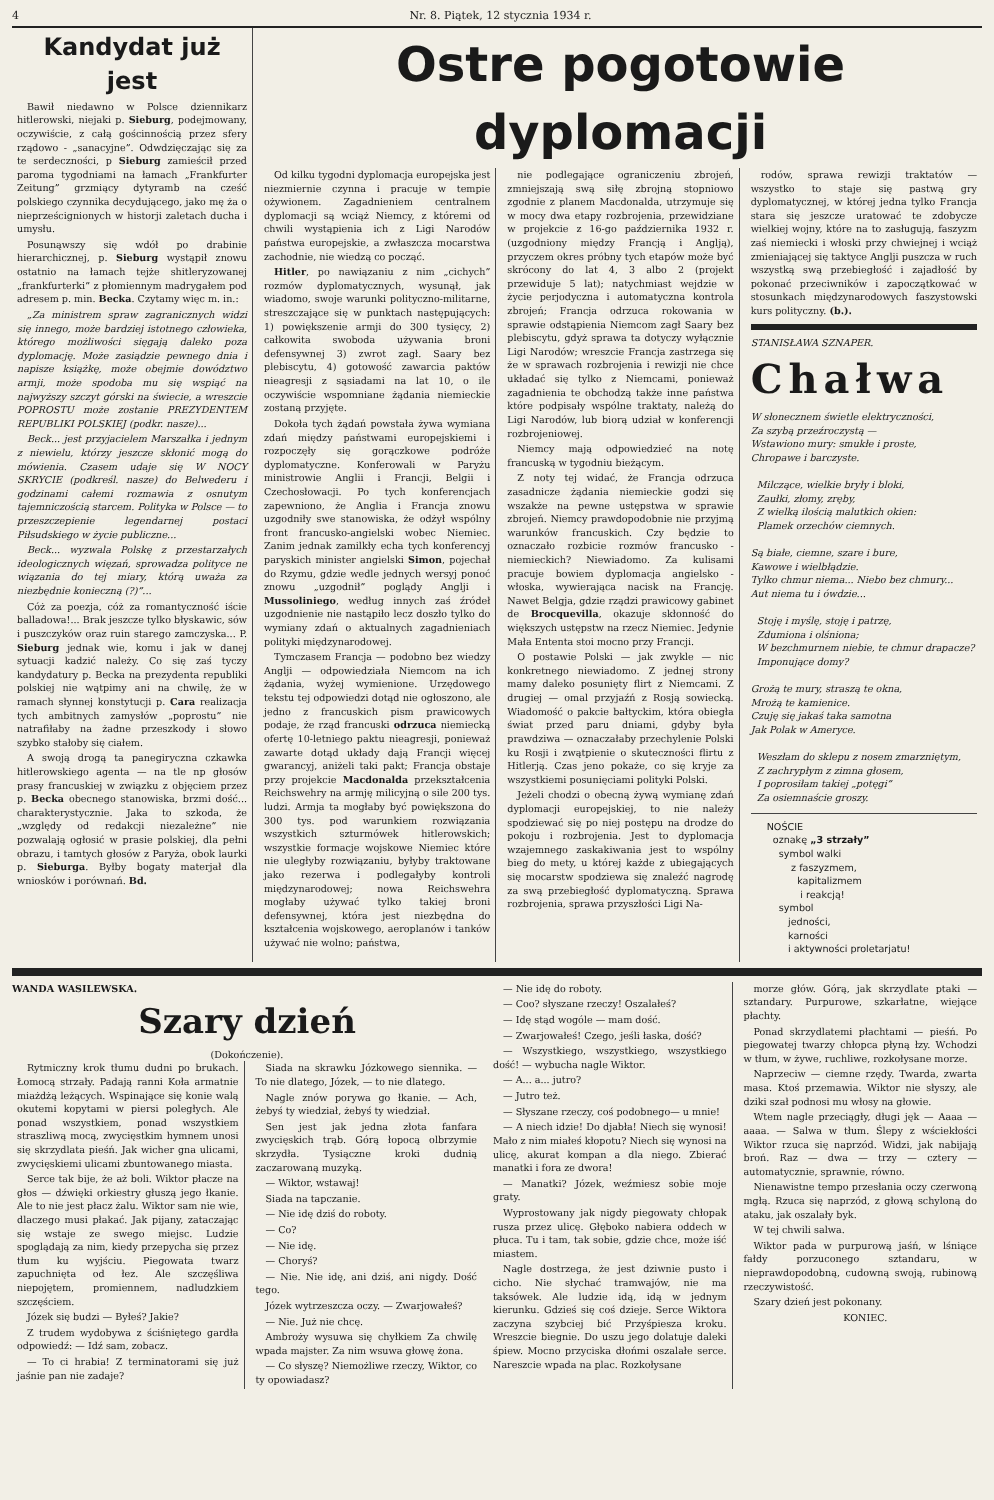4 Nr. 8. Piątek, 12 stycznia 1934 r.
Kandydat już jest
Bawił niedawno w Polsce dziennikarz hitlerowski, niejaki p. Sieburg, podejmowany, oczywiście, z całą gościnnością przez sfery rządowo - „sanacyjne”. Odwdzięczając się za te serdeczności, p Sieburg zamieścił przed paroma tygodniami na łamach „Frankfurter Zeitung” grzmiący dytyramb na cześć polskiego czynnika decydującego, jako mę ża o nieprześcignionych w historji zaletach ducha i umysłu.
Posunąwszy się wdół po drabinie hierarchicznej, p. Sieburg wystąpił znowu ostatnio na łamach tejże shitleryzowanej „frankfurterki” z płomiennym madrygałem pod adresem p. min. Becka. Czytamy więc m. in.:
„Za ministrem spraw zagranicznych widzi się innego, może bardziej istotnego człowieka, którego możliwości sięgają daleko poza dyplomację. Może zasiądzie pewnego dnia i napisze książkę, może obejmie dowództwo armji, może spodoba mu się wspiąć na najwyższy szczyt górski na świecie, a wreszcie POPROSTU może zostanie PREZYDENTEM REPUBLIKI POLSKIEJ (podkr. nasze)...
Beck... jest przyjacielem Marszałka i jednym z niewielu, którzy jeszcze skłonić mogą do mówienia. Czasem udaje się W NOCY SKRYCIE (podkreśl. nasze) do Belwederu i godzinami całemi rozmawia z osnutym tajemniczością starcem. Polityka w Polsce — to przeszczepienie legendarnej postaci Piłsudskiego w życie publiczne...
Beck... wyzwala Polskę z przestarzałych ideologicznych więzań, sprowadza polityce ne wiązania do tej miary, którą uważa za niezbędnie konieczną (?)”...
Cóż za poezja, cóż za romantyczność iście balladowa!... Brak jeszcze tylko błyskawic, sów i puszczyków oraz ruin starego zamczyska... P. Sieburg jednak wie, komu i jak w danej sytuacji kadzić należy. Co się zaś tyczy kandydatury p. Becka na prezydenta republiki polskiej nie wątpimy ani na chwilę, że w ramach słynnej konstytucji p. Cara realizacja tych ambitnych zamysłów „poprostu” nie natrafiłaby na żadne przeszkody i słowo szybko stałoby się ciałem.
A swoją drogą ta panegiryczna czkawka hitlerowskiego agenta — na tle np głosów prasy francuskiej w związku z objęciem przez p. Becka obecnego stanowiska, brzmi dość... charakterystycznie. Jaka to szkoda, że „względy od redakcji niezależne” nie pozwalają ogłosić w prasie polskiej, dla pełni obrazu, i tamtych głosów z Paryża, obok laurki p. Sieburga. Byłby bogaty materjał dla wniosków i porównań. Bd.
Ostre pogotowie dyplomacji
Od kilku tygodni dyplomacja europejska jest niezmiernie czynna i pracuje w tempie ożywionem. Zagadnieniem centralnem dyplomacji są wciąż Niemcy, z któremi od chwili wystąpienia ich z Ligi Narodów państwa europejskie, a zwłaszcza mocarstwa zachodnie, nie wiedzą co począć.
Hitler, po nawiązaniu z nim „cichych” rozmów dyplomatycznych, wysunął, jak wiadomo, swoje warunki polityczno-militarne, streszczające się w punktach następujących: 1) powiększenie armji do 300 tysięcy, 2) całkowita swoboda używania broni defensywnej 3) zwrot zagł. Saary bez plebiscytu, 4) gotowość zawarcia paktów nieagresji z sąsiadami na lat 10, o ile oczywiście wspomniane żądania niemieckie zostaną przyjęte.
Dokoła tych żądań powstała żywa wymiana zdań między państwami europejskiemi i rozpoczęły się gorączkowe podróże dyplomatyczne. Konferowali w Paryżu ministrowie Anglii i Francji, Belgii i Czechosłowacji. Po tych konferencjach zapewniono, że Anglia i Francja znowu uzgodniły swe stanowiska, że odżył wspólny front francusko-angielski wobec Niemiec. Zanim jednak zamilkły echa tych konferencyj paryskich minister angielski Simon, pojechał do Rzymu, gdzie wedle jednych wersyj ponoć znowu „uzgodnił” poglądy Anglji i Mussoliniego, według innych zaś źródeł uzgodnienie nie nastąpiło lecz doszło tylko do wymiany zdań o aktualnych zagadnieniach polityki międzynarodowej.
Tymczasem Francja — podobno bez wiedzy Anglji — odpowiedziała Niemcom na ich żądania, wyżej wymienione. Urzędowego tekstu tej odpowiedzi dotąd nie ogłoszono, ale jedno z francuskich pism prawicowych podaje, że rząd francuski odrzuca niemiecką ofertę 10-letniego paktu nieagresji, ponieważ zawarte dotąd układy dają Francji więcej gwarancyj, aniżeli taki pakt; Francja obstaje przy projekcie Macdonalda przekształcenia Reichswehry na armję milicyjną o sile 200 tys. ludzi. Armja ta mogłaby być powiększona do 300 tys. pod warunkiem rozwiązania wszystkich szturmówek hitlerowskich; wszystkie formacje wojskowe Niemiec które nie uległyby rozwiązaniu, byłyby traktowane jako rezerwa i podlegałyby kontroli międzynarodowej; nowa Reichswehra mogłaby używać tylko takiej broni defensywnej, która jest niezbędna do kształcenia wojskowego, aeroplanów i tanków używać nie wolno; państwa,
nie podlegające ograniczeniu zbrojeń, zmniejszają swą siłę zbrojną stopniowo zgodnie z planem Macdonalda, utrzymuje się w mocy dwa etapy rozbrojenia, przewidziane w projekcie z 16-go października 1932 r. (uzgodniony między Francją i Anglją), przyczem okres próbny tych etapów może być skrócony do lat 4, 3 albo 2 (projekt przewiduje 5 lat); natychmiast wejdzie w życie perjodyczna i automatyczna kontrola zbrojeń; Francja odrzuca rokowania w sprawie odstąpienia Niemcom zagł Saary bez plebiscytu, gdyż sprawa ta dotyczy wyłącznie Ligi Narodów; wreszcie Francja zastrzega się że w sprawach rozbrojenia i rewizji nie chce układać się tylko z Niemcami, ponieważ zagadnienia te obchodzą także inne państwa które podpisały wspólne traktaty, należą do Ligi Narodów, lub biorą udział w konferencji rozbrojeniowej.
Niemcy mają odpowiedzieć na notę francuską w tygodniu bieżącym.
Z noty tej widać, że Francja odrzuca zasadnicze żądania niemieckie godzi się wszakże na pewne ustępstwa w sprawie zbrojeń. Niemcy prawdopodobnie nie przyjmą warunków francuskich. Czy będzie to oznaczało rozbicie rozmów francusko - niemieckich? Niewiadomo. Za kulisami pracuje bowiem dyplomacja angielsko - włoska, wywierająca nacisk na Francję. Nawet Belgja, gdzie rządzi prawicowy gabinet de Brocquevilla, okazuje skłonność do większych ustępstw na rzecz Niemiec. Jedynie Mała Ententa stoi mocno przy Francji.
O postawie Polski — jak zwykle — nic konkretnego niewiadomo. Z jednej strony mamy daleko posunięty flirt z Niemcami. Z drugiej — omal przyjaźń z Rosją sowiecką. Wiadomość o pakcie bałtyckim, która obiegła świat przed paru dniami, gdyby była prawdziwa — oznaczałaby przechylenie Polski ku Rosji i zwątpienie o skuteczności flirtu z Hitlerją. Czas jeno pokaże, co się kryje za wszystkiemi posunięciami polityki Polski.
Jeżeli chodzi o obecną żywą wymianę zdań dyplomacji europejskiej, to nie należy spodziewać się po niej postępu na drodze do pokoju i rozbrojenia. Jest to dyplomacja wzajemnego zaskakiwania jest to wspólny bieg do mety, u której każde z ubiegających się mocarstw spodziewa się znaleźć nagrodę za swą przebiegłość dyplomatyczną. Sprawa rozbrojenia, sprawa przyszłości Ligi Na-
rodów, sprawa rewizji traktatów — wszystko to staje się pastwą gry dyplomatycznej, w której jedna tylko Francja stara się jeszcze uratować te zdobycze wielkiej wojny, które na to zasługują, faszyzm zaś niemiecki i włoski przy chwiejnej i wciąż zmieniającej się taktyce Anglji puszcza w ruch wszystką swą przebiegłość i zajadłość by pokonać przeciwników i zapoczątkować w stosunkach międzynarodowych faszystowski kurs polityczny. (b.).
STANISŁAWA SZNAPER.
Chałwa
W słonecznem świetle elektryczności,
Za szybą przeźroczystą —
Wstawiono mury: smukłe i proste,
Chropawe i barczyste.
Milczące, wielkie bryły i bloki,
Zaułki, złomy, zręby,
Z wielką ilością malutkich okien:
Plamek orzechów ciemnych.
Są białe, ciemne, szare i bure,
Kawowe i wielbłądzie.
Tylko chmur niema... Niebo bez chmury...
Aut niema tu i ówdzie...
Stoję i myślę, stoję i patrzę,
Zdumiona i olśniona;
W bezchmurnem niebie, te chmur drapacze?
Imponujące domy?
Grożą te mury, straszą te okna,
Mrożą te kamienice.
Czuję się jakaś taka samotna
Jak Polak w Ameryce.
Weszłam do sklepu z nosem zmarzniętym,
Z zachrypłym z zimna głosem,
I poprosiłam takiej „potęgi”
Za osiemnaście groszy.
NOŚCIE
oznakę „3 strzały”
symbol walki
z faszyzmem,
kapitalizmem
i reakcją!
symbol
jedności,
karności
i aktywności proletarjatu!
WANDA WASILEWSKA.
Szary dzień
(Dokończenie).
Rytmiczny krok tłumu dudni po brukach. Łomocą strzały. Padają ranni Koła armatnie miażdżą leżących. Wspinające się konie walą okutemi kopytami w piersi poległych. Ale ponad wszystkiem, ponad wszystkiem straszliwą mocą, zwycięstkim hymnem unosi się skrzydlata pieśń. Jak wicher gna ulicami, zwycięskiemi ulicami zbuntowanego miasta.
Serce tak bije, że aż boli. Wiktor płacze na głos — dźwięki orkiestry głuszą jego łkanie. Ale to nie jest płacz żalu. Wiktor sam nie wie, dlaczego musi płakać. Jak pijany, zataczając się wstaje ze swego miejsc. Ludzie spoglądają za nim, kiedy przepycha się przez tłum ku wyjściu. Piegowata twarz zapuchnięta od łez. Ale szczęśliwa niepojętem, promiennem, nadludzkiem szczęściem.
Józek się budzi — Byłeś? Jakie?
Z trudem wydobywa z ściśniętego gardła odpowiedź: — Idź sam, zobacz.
— To ci hrabia! Z terminatorami się już jaśnie pan nie zadaje?
Siada na skrawku Józkowego siennika. — To nie dlatego, Józek, — to nie dlatego.
Nagle znów porywa go łkanie. — Ach, żebyś ty wiedział, żebyś ty wiedział.
Sen jest jak jedna złota fanfara zwycięskich trąb. Górą łopocą olbrzymie skrzydła. Tysiączne kroki dudnią zaczarowaną muzyką.
— Wiktor, wstawaj!
Siada na tapczanie.
— Nie idę dziś do roboty.
— Co?
— Nie idę.
— Choryś?
— Nie. Nie idę, ani dziś, ani nigdy. Dość tego.
Józek wytrzeszcza oczy. — Zwarjowałeś?
— Nie. Już nie chcę.
Ambroży wysuwa się chyłkiem Za chwilę wpada majster. Za nim wsuwa głowę żona.
— Co słyszę? Niemożliwe rzeczy, Wiktor, co ty opowiadasz?
— Nie idę do roboty.
— Coo? słyszane rzeczy! Oszalałeś?
— Idę stąd wogóle — mam dość.
— Zwarjowałeś! Czego, jeśli łaska, dość?
— Wszystkiego, wszystkiego, wszystkiego dość! — wybucha nagle Wiktor.
— A... a... jutro?
— Jutro też.
— Słyszane rzeczy, coś podobnego— u mnie!
— A niech idzie! Do djabła! Niech się wynosi! Mało z nim miałeś kłopotu? Niech się wynosi na ulicę, akurat kompan a dla niego. Zbierać manatki i fora ze dwora!
— Manatki? Józek, weźmiesz sobie moje graty.
Wyprostowany jak nigdy piegowaty chłopak rusza przez ulicę. Głęboko nabiera oddech w płuca. Tu i tam, tak sobie, gdzie chce, może iść miastem.
Nagle dostrzega, że jest dziwnie pusto i cicho. Nie słychać tramwajów, nie ma taksówek. Ale ludzie idą, idą w jednym kierunku. Gdzieś się coś dzieje. Serce Wiktora zaczyna szybciej bić Przyśpiesza kroku. Wreszcie biegnie. Do uszu jego dolatuje daleki śpiew. Mocno przyciska dłońmi oszalałe serce. Nareszcie wpada na plac. Rozkołysane
morze głów. Górą, jak skrzydlate ptaki — sztandary. Purpurowe, szkarłatne, wiejące płachty.
Ponad skrzydlatemi płachtami — pieśń. Po piegowatej twarzy chłopca płyną łzy. Wchodzi w tłum, w żywe, ruchliwe, rozkołysane morze.
Naprzeciw — ciemne rzędy. Twarda, zwarta masa. Ktoś przemawia. Wiktor nie słyszy, ale dziki szał podnosi mu włosy na głowie.
Wtem nagle przeciągły, długi jęk — Aaaa — aaaa. — Salwa w tłum. Ślepy z wściekłości Wiktor rzuca się naprzód. Widzi, jak nabijają broń. Raz — dwa — trzy — cztery — automatycznie, sprawnie, równo.
Nienawistne tempo przesłania oczy czerwoną mgłą. Rzuca się naprzód, z głową schyloną do ataku, jak oszalały byk.
W tej chwili salwa.
Wiktor pada w purpurową jaśń, w lśniące fałdy porzuconego sztandaru, w nieprawdopodobną, cudowną swoją, rubinową rzeczywistość.
Szary dzień jest pokonany.
KONIEC.